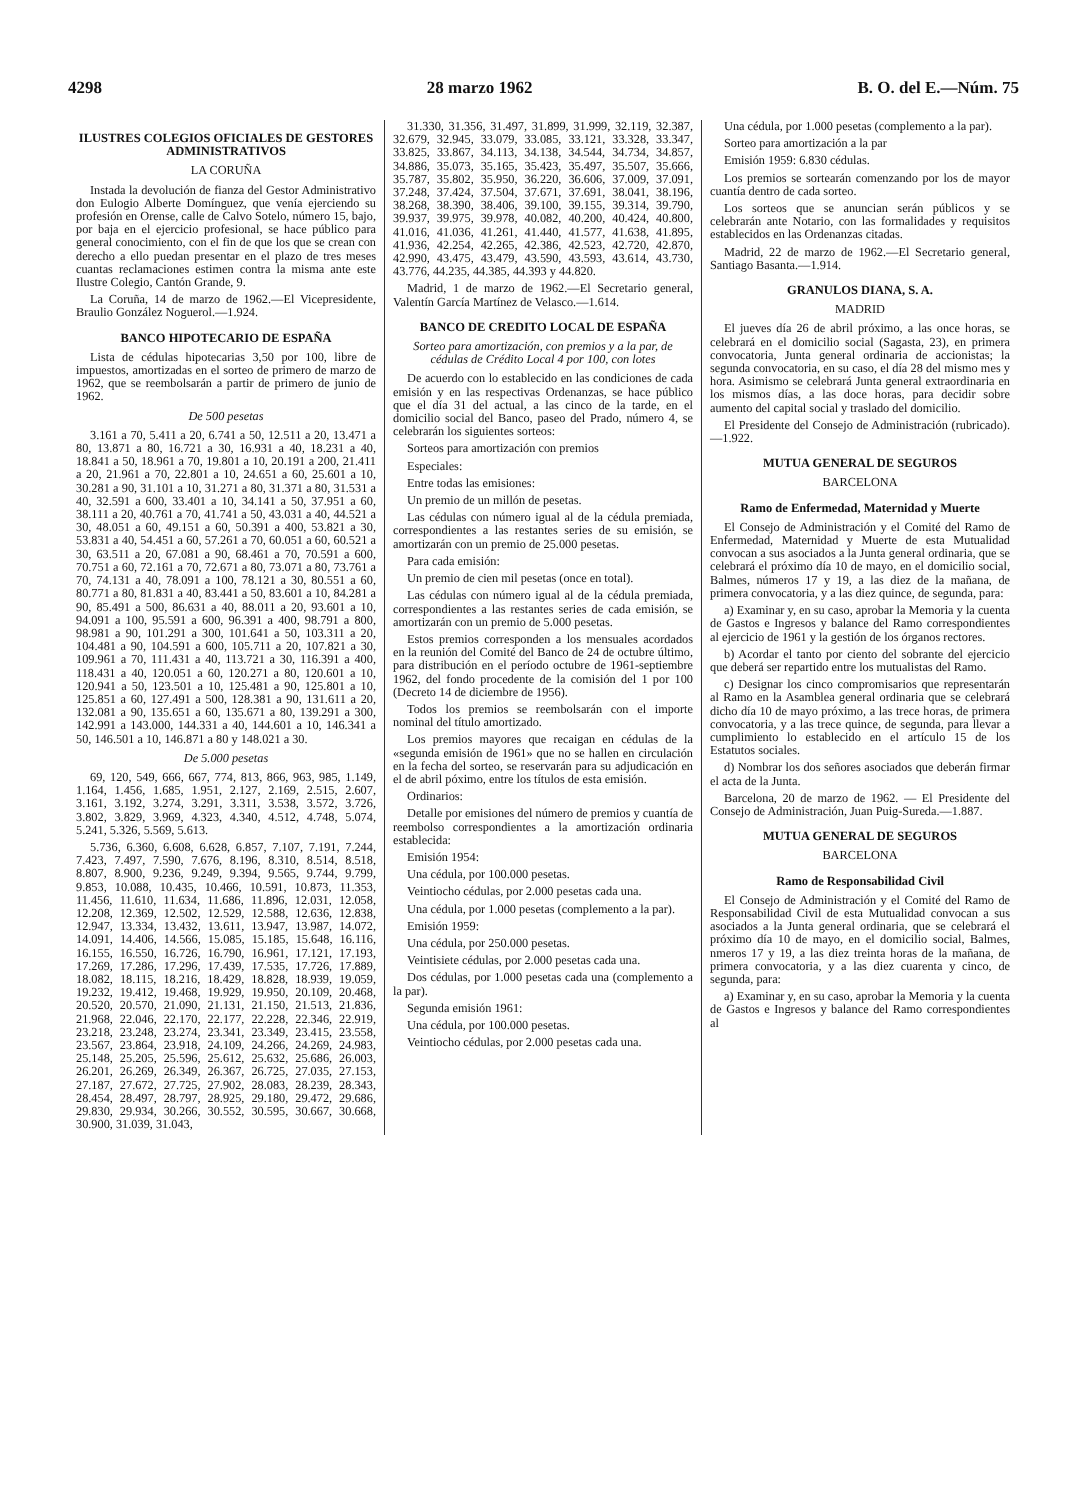4298 28 marzo 1962 B. O. del E.—Núm. 75
ILUSTRES COLEGIOS OFICIALES DE GESTORES ADMINISTRATIVOS
LA CORUÑA
Instada la devolución de fianza del Gestor Administrativo don Eulogio Alberte Domínguez, que venía ejerciendo su profesión en Orense, calle de Calvo Sotelo, número 15, bajo, por baja en el ejercicio profesional, se hace público para general conocimiento, con el fin de que los que se crean con derecho a ello puedan presentar en el plazo de tres meses cuantas reclamaciones estimen contra la misma ante este Ilustre Colegio, Cantón Grande, 9.
La Coruña, 14 de marzo de 1962.—El Vicepresidente, Braulio González Noguerol.—1.924.
BANCO HIPOTECARIO DE ESPAÑA
Lista de cédulas hipotecarias 3,50 por 100, libre de impuestos, amortizadas en el sorteo de primero de marzo de 1962, que se reembolsarán a partir de primero de junio de 1962.
De 500 pesetas
3.161 a 70, 5.411 a 20, 6.741 a 50, 12.511 a 20, 13.471 a 80, 13.871 a 80, 16.721 a 30, 16.931 a 40, 18.231 a 40, 18.841 a 50, 18.961 a 70, 19.801 a 10, 20.191 a 200, 21.411 a 20, 21.961 a 70, 22.801 a 10, 24.651 a 60, 25.601 a 10, 30.281 a 90, 31.101 a 10, 31.271 a 80, 31.371 a 80, 31.531 a 40, 32.591 a 600, 33.401 a 10, 34.141 a 50, 37.951 a 60, 38.111 a 20, 40.761 a 70, 41.741 a 50, 43.031 a 40, 44.521 a 30, 48.051 a 60, 49.151 a 60, 50.391 a 400, 53.821 a 30, 53.831 a 40, 54.451 a 60, 57.261 a 70, 60.051 a 60, 60.521 a 30, 63.511 a 20, 67.081 a 90, 68.461 a 70, 70.591 a 600, 70.751 a 60, 72.161 a 70, 72.671 a 80, 73.071 a 80, 73.761 a 70, 74.131 a 40, 78.091 a 100, 78.121 a 30, 80.551 a 60, 80.771 a 80, 81.831 a 40, 83.441 a 50, 83.601 a 10, 84.281 a 90, 85.491 a 500, 86.631 a 40, 88.011 a 20, 93.601 a 10, 94.091 a 100, 95.591 a 600, 96.391 a 400, 98.791 a 800, 98.981 a 90, 101.291 a 300, 101.641 a 50, 103.311 a 20, 104.481 a 90, 104.591 a 600, 105.711 a 20, 107.821 a 30, 109.961 a 70, 111.431 a 40, 113.721 a 30, 116.391 a 400, 118.431 a 40, 120.051 a 60, 120.271 a 80, 120.601 a 10, 120.941 a 50, 123.501 a 10, 125.481 a 90, 125.801 a 10, 125.851 a 60, 127.491 a 500, 128.381 a 90, 131.611 a 20, 132.081 a 90, 135.651 a 60, 135.671 a 80, 139.291 a 300, 142.991 a 143.000, 144.331 a 40, 144.601 a 10, 146.341 a 50, 146.501 a 10, 146.871 a 80 y 148.021 a 30.
De 5.000 pesetas
69, 120, 549, 666, 667, 774, 813, 866, 963, 985, 1.149, 1.164, 1.456, 1.685, 1.951, 2.127, 2.169, 2.515, 2.607, 3.161, 3.192, 3.274, 3.291, 3.311, 3.538, 3.572, 3.726, 3.802, 3.829, 3.969, 4.323, 4.340, 4.512, 4.748, 5.074, 5.241, 5.326, 5.569, 5.613.
5.736, 6.360, 6.608, 6.628, 6.857, 7.107, 7.191, 7.244, 7.423, 7.497, 7.590, 7.676, 8.196, 8.310, 8.514, 8.518, 8.807, 8.900, 9.236, 9.249, 9.394, 9.565, 9.744, 9.799, 9.853, 10.088, 10.435, 10.466, 10.591, 10.873, 11.353, 11.456, 11.610, 11.634, 11.686, 11.896, 12.031, 12.058, 12.208, 12.369, 12.502, 12.529, 12.588, 12.636, 12.838, 12.947, 13.334, 13.432, 13.611, 13.947, 13.987, 14.072, 14.091, 14.406, 14.566, 15.085, 15.185, 15.648, 16.116, 16.155, 16.550, 16.726, 16.790, 16.961, 17.121, 17.193, 17.269, 17.286, 17.296, 17.439, 17.535, 17.726, 17.889, 18.082, 18.115, 18.216, 18.429, 18.828, 18.939, 19.059, 19.232, 19.412, 19.468, 19.929, 19.950, 20.109, 20.468, 20.520, 20.570, 21.090, 21.131, 21.150, 21.513, 21.836, 21.968, 22.046, 22.170, 22.177, 22.228, 22.346, 22.919, 23.218, 23.248, 23.274, 23.341, 23.349, 23.415, 23.558, 23.567, 23.864, 23.918, 24.109, 24.266, 24.269, 24.983, 25.148, 25.205, 25.596, 25.612, 25.632, 25.686, 26.003, 26.201, 26.269, 26.349, 26.367, 26.725, 27.035, 27.153, 27.187, 27.672, 27.725, 27.902, 28.083, 28.239, 28.343, 28.454, 28.497, 28.797, 28.925, 29.180, 29.472, 29.686, 29.830, 29.934, 30.266, 30.552, 30.595, 30.667, 30.668, 30.900, 31.039, 31.043,
31.330, 31.356, 31.497, 31.899, 31.999, 32.119, 32.387, 32.679, 32.945, 33.079, 33.085, 33.121, 33.328, 33.347, 33.825, 33.867, 34.113, 34.138, 34.544, 34.734, 34.857, 34.886, 35.073, 35.165, 35.423, 35.497, 35.507, 35.666, 35.787, 35.802, 35.950, 36.220, 36.606, 37.009, 37.091, 37.248, 37.424, 37.504, 37.671, 37.691, 38.041, 38.196, 38.268, 38.390, 38.406, 39.100, 39.155, 39.314, 39.790, 39.937, 39.975, 39.978, 40.082, 40.200, 40.424, 40.800, 41.016, 41.036, 41.261, 41.440, 41.577, 41.638, 41.895, 41.936, 42.254, 42.265, 42.386, 42.523, 42.720, 42.870, 42.990, 43.475, 43.479, 43.590, 43.593, 43.614, 43.730, 43.776, 44.235, 44.385, 44.393 y 44.820.
Madrid, 1 de marzo de 1962.—El Secretario general, Valentín García Martínez de Velasco.—1.614.
BANCO DE CREDITO LOCAL DE ESPAÑA
Sorteo para amortización, con premios y a la par, de cédulas de Crédito Local 4 por 100, con lotes
De acuerdo con lo establecido en las condiciones de cada emisión y en las respectivas Ordenanzas, se hace público que el día 31 del actual, a las cinco de la tarde, en el domicilio social del Banco, paseo del Prado, número 4, se celebrarán los siguientes sorteos:
Sorteos para amortización con premios
Especiales:
Entre todas las emisiones:
Un premio de un millón de pesetas.
Las cédulas con número igual al de la cédula premiada, correspondientes a las restantes series de su emisión, se amortizarán con un premio de 25.000 pesetas.
Para cada emisión:
Un premio de cien mil pesetas (once en total).
Las cédulas con número igual al de la cédula premiada, correspondientes a las restantes series de cada emisión, se amortizarán con un premio de 5.000 pesetas.
Estos premios corresponden a los mensuales acordados en la reunión del Comité del Banco de 24 de octubre último, para distribución en el período octubre de 1961-septiembre 1962, del fondo procedente de la comisión del 1 por 100 (Decreto 14 de diciembre de 1956).
Todos los premios se reembolsarán con el importe nominal del título amortizado.
Los premios mayores que recaigan en cédulas de la «segunda emisión de 1961» que no se hallen en circulación en la fecha del sorteo, se reservarán para su adjudicación en el de abril póximo, entre los títulos de esta emisión.
Ordinarios:
Detalle por emisiones del número de premios y cuantía de reembolso correspondientes a la amortización ordinaria establecida:
Emisión 1954:
Una cédula, por 100.000 pesetas.
Veintiocho cédulas, por 2.000 pesetas cada una.
Una cédula, por 1.000 pesetas (complemento a la par).
Emisión 1959:
Una cédula, por 250.000 pesetas.
Veintisiete cédulas, por 2.000 pesetas cada una.
Dos cédulas, por 1.000 pesetas cada una (complemento a la par).
Segunda emisión 1961:
Una cédula, por 100.000 pesetas.
Veintiocho cédulas, por 2.000 pesetas cada una.
Una cédula, por 1.000 pesetas (complemento a la par).
Sorteo para amortización a la par
Emisión 1959: 6.830 cédulas.
Los premios se sortearán comenzando por los de mayor cuantía dentro de cada sorteo.
Los sorteos que se anuncian serán públicos y se celebrarán ante Notario, con las formalidades y requisitos establecidos en las Ordenanzas citadas.
Madrid, 22 de marzo de 1962.—El Secretario general, Santiago Basanta.—1.914.
GRANULOS DIANA, S. A.
MADRID
El jueves día 26 de abril próximo, a las once horas, se celebrará en el domicilio social (Sagasta, 23), en primera convocatoria, Junta general ordinaria de accionistas; la segunda convocatoria, en su caso, el día 28 del mismo mes y hora. Asimismo se celebrará Junta general extraordinaria en los mismos días, a las doce horas, para decidir sobre aumento del capital social y traslado del domicilio.
El Presidente del Consejo de Administración (rubricado).—1.922.
MUTUA GENERAL DE SEGUROS
BARCELONA
Ramo de Enfermedad, Maternidad y Muerte
El Consejo de Administración y el Comité del Ramo de Enfermedad, Maternidad y Muerte de esta Mutualidad convocan a sus asociados a la Junta general ordinaria, que se celebrará el próximo día 10 de mayo, en el domicilio social, Balmes, números 17 y 19, a las diez de la mañana, de primera convocatoria, y a las diez quince, de segunda, para:
a) Examinar y, en su caso, aprobar la Memoria y la cuenta de Gastos e Ingresos y balance del Ramo correspondientes al ejercicio de 1961 y la gestión de los órganos rectores.
b) Acordar el tanto por ciento del sobrante del ejercicio que deberá ser repartido entre los mutualistas del Ramo.
c) Designar los cinco compromisarios que representarán al Ramo en la Asamblea general ordinaria que se celebrará dicho día 10 de mayo próximo, a las trece horas, de primera convocatoria, y a las trece quince, de segunda, para llevar a cumplimiento lo establecido en el artículo 15 de los Estatutos sociales.
d) Nombrar los dos señores asociados que deberán firmar el acta de la Junta.
Barcelona, 20 de marzo de 1962. — El Presidente del Consejo de Administración, Juan Puig-Sureda.—1.887.
MUTUA GENERAL DE SEGUROS
BARCELONA
Ramo de Responsabilidad Civil
El Consejo de Administración y el Comité del Ramo de Responsabilidad Civil de esta Mutualidad convocan a sus asociados a la Junta general ordinaria, que se celebrará el próximo día 10 de mayo, en el domicilio social, Balmes, nmeros 17 y 19, a las diez treinta horas de la mañana, de primera convocatoria, y a las diez cuarenta y cinco, de segunda, para:
a) Examinar y, en su caso, aprobar la Memoria y la cuenta de Gastos e Ingresos y balance del Ramo correspondientes al